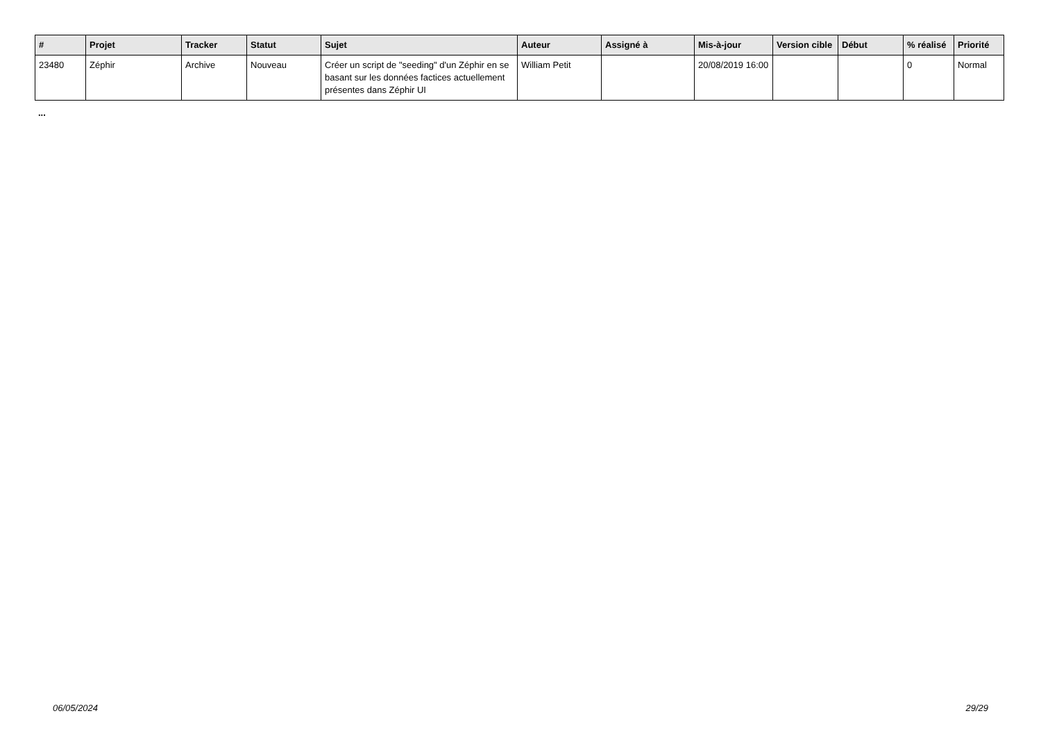| # | Projet | Tracker | Statut | Sujet | Auteur | Assigné à | Mis-à-jour | Version cible | Début | % réalisé | Priorité |
| --- | --- | --- | --- | --- | --- | --- | --- | --- | --- | --- | --- |
| 23480 | Zéphir | Archive | Nouveau | Créer un script de "seeding" d'un Zéphir en se basant sur les données factices actuellement présentes dans Zéphir UI | William Petit | | 20/08/2019 16:00 | | | 0 | Normal |
...
06/05/2024 29/29